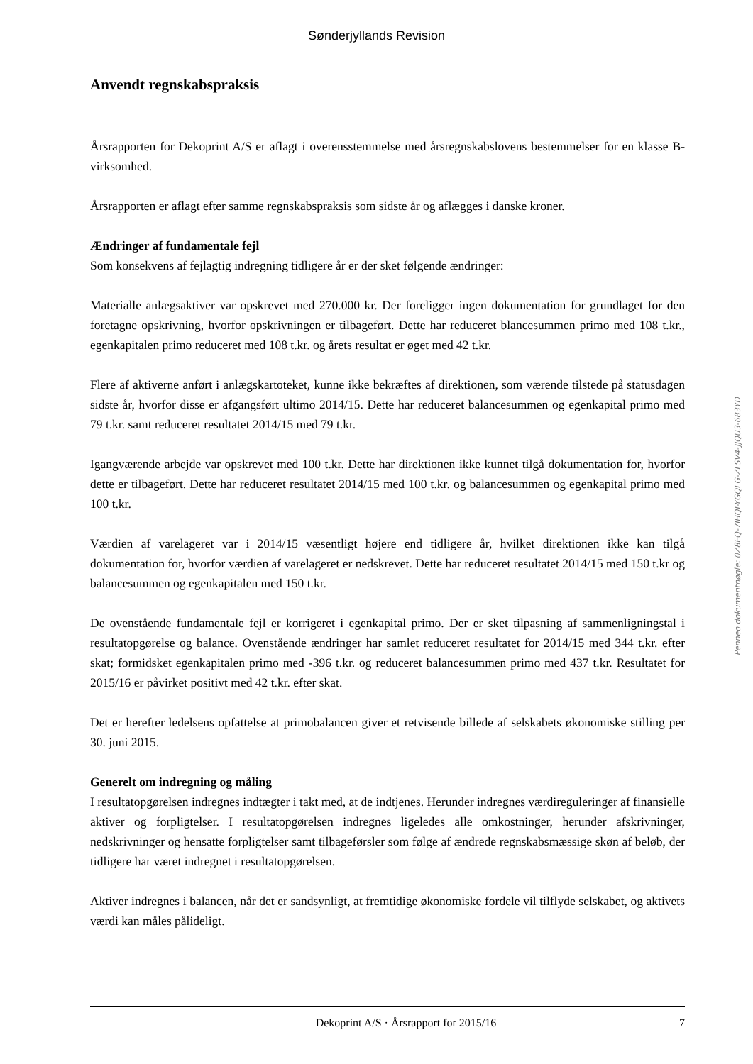Sønderjyllands Revision
Anvendt regnskabspraksis
Årsrapporten for Dekoprint A/S er aflagt i overensstemmelse med årsregnskabslovens bestemmelser for en klasse B-virksomhed.
Årsrapporten er aflagt efter samme regnskabspraksis som sidste år og aflægges i danske kroner.
Ændringer af fundamentale fejl
Som konsekvens af fejlagtig indregning tidligere år er der sket følgende ændringer:
Materialle anlægsaktiver var opskrevet med 270.000 kr. Der foreligger ingen dokumentation for grundlaget for den foretagne opskrivning, hvorfor opskrivningen er tilbageført. Dette har reduceret blancesummen primo med 108 t.kr., egenkapitalen primo reduceret med 108 t.kr. og årets resultat er øget med 42 t.kr.
Flere af aktiverne anført i anlægskartoteket, kunne ikke bekræftes af direktionen, som værende tilstede på statusdagen sidste år, hvorfor disse er afgangsført ultimo 2014/15. Dette har reduceret balancesummen og egenkapital primo med 79 t.kr. samt reduceret resultatet 2014/15 med 79 t.kr.
Igangværende arbejde var opskrevet med 100 t.kr. Dette har direktionen ikke kunnet tilgå dokumentation for, hvorfor dette er tilbageført. Dette har reduceret resultatet 2014/15 med 100 t.kr. og balancesummen og egenkapital primo med 100 t.kr.
Værdien af varelageret var i 2014/15 væsentligt højere end tidligere år, hvilket direktionen ikke kan tilgå dokumentation for, hvorfor værdien af varelageret er nedskrevet. Dette har reduceret resultatet 2014/15 med 150 t.kr og balancesummen og egenkapitalen med 150 t.kr.
De ovenstående fundamentale fejl er korrigeret i egenkapital primo. Der er sket tilpasning af sammenligningstal i resultatopgørelse og balance. Ovenstående ændringer har samlet reduceret resultatet for 2014/15 med 344 t.kr. efter skat; formidsket egenkapitalen primo med -396 t.kr. og reduceret balancesummen primo med 437 t.kr. Resultatet for 2015/16 er påvirket positivt med 42 t.kr. efter skat.
Det er herefter ledelsens opfattelse at primobalancen giver et retvisende billede af selskabets økonomiske stilling per 30. juni 2015.
Generelt om indregning og måling
I resultatopgørelsen indregnes indtægter i takt med, at de indtjenes. Herunder indregnes værdireguleringer af finansielle aktiver og forpligtelser. I resultatopgørelsen indregnes ligeledes alle omkostninger, herunder afskrivninger, nedskrivninger og hensatte forpligtelser samt tilbageførsler som følge af ændrede regnskabsmæssige skøn af beløb, der tidligere har været indregnet i resultatopgørelsen.
Aktiver indregnes i balancen, når det er sandsynligt, at fremtidige økonomiske fordele vil tilflyde selskabet, og aktivets værdi kan måles pålideligt.
Penneo dokumentnøgle: 0Z8EQ-7IHQI-YGQLG-ZLSV4-JJQU3-683YD
Dekoprint A/S · Årsrapport for 2015/16 7